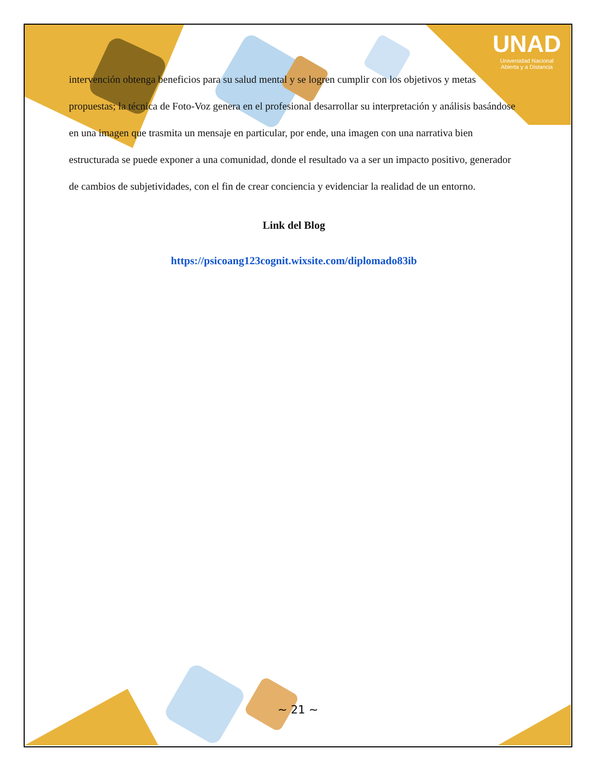UNAD
Universidad Nacional
Abierta y a Distancia
intervención obtenga beneficios para su salud mental y se logren cumplir con los objetivos y metas propuestas; la técnica de Foto-Voz genera en el profesional desarrollar su interpretación y análisis basándose en una imagen que trasmita un mensaje en particular, por ende, una imagen con una narrativa bien estructurada se puede exponer a una comunidad, donde el resultado va a ser un impacto positivo, generador de cambios de subjetividades, con el fin de crear conciencia y evidenciar la realidad de un entorno.
Link del Blog
https://psicoang123cognit.wixsite.com/diplomado83ib
~ 21 ~